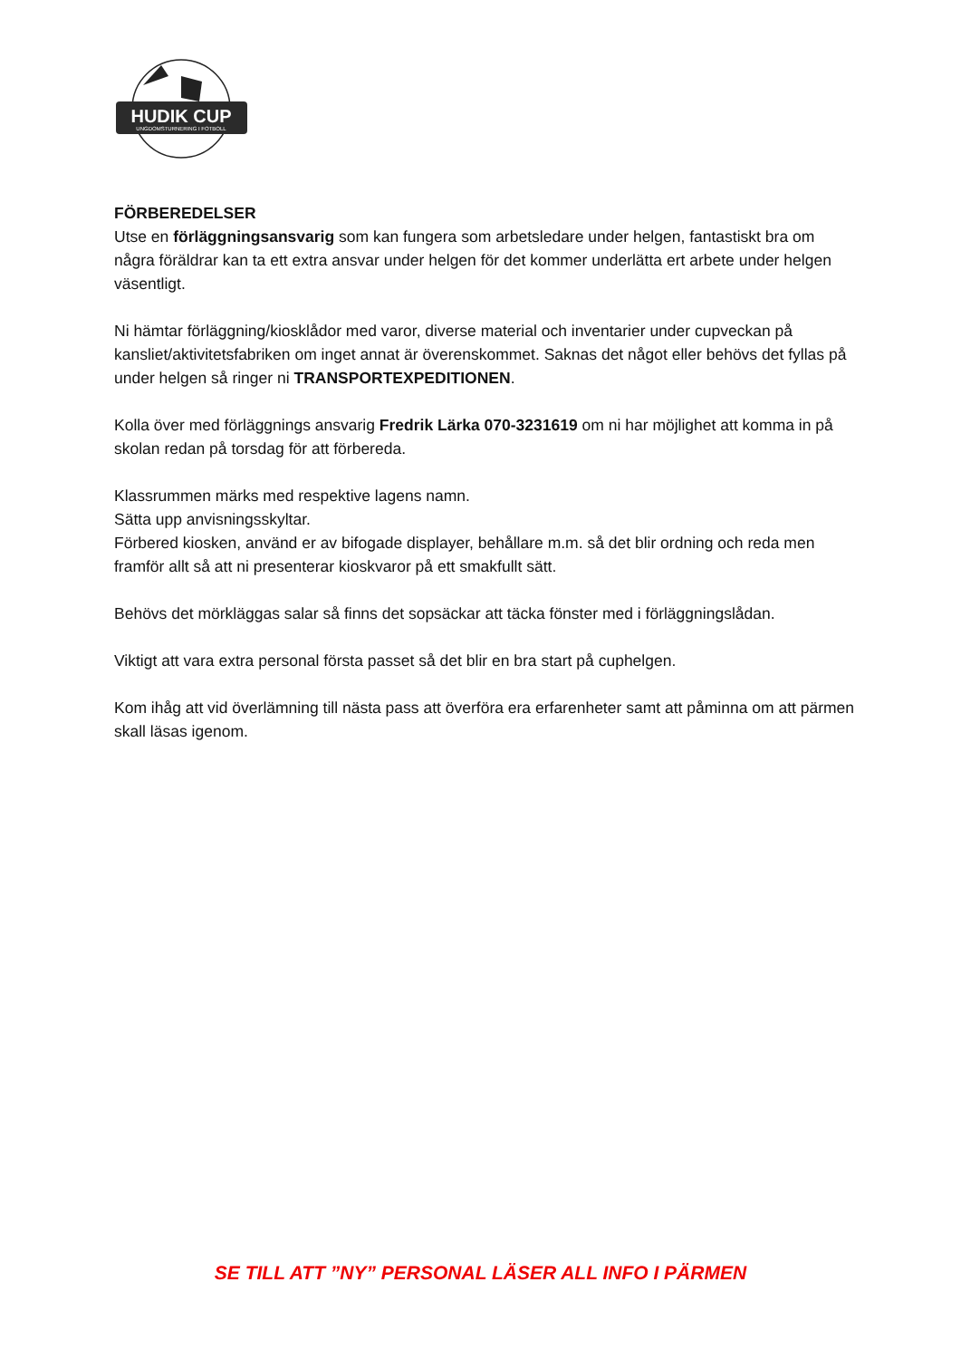HUDIK CUP
UNGDOMSTURNERING I FOTBOLL
FÖRBEREDELSER
Utse en förläggningsansvarig som kan fungera som arbetsledare under helgen, fantastiskt bra om några föräldrar kan ta ett extra ansvar under helgen för det kommer underlätta ert arbete under helgen väsentligt.
Ni hämtar förläggning/kiosklådor med varor, diverse material och inventarier under cupveckan på kansliet/aktivitetsfabriken om inget annat är överenskommet. Saknas det något eller behövs det fyllas på under helgen så ringer ni TRANSPORTEXPEDITIONEN.
Kolla över med förläggnings ansvarig Fredrik Lärka 070-3231619 om ni har möjlighet att komma in på skolan redan på torsdag för att förbereda.
Klassrummen märks med respektive lagens namn.
Sätta upp anvisningsskyltar.
Förbered kiosken, använd er av bifogade displayer, behållare m.m. så det blir ordning och reda men framför allt så att ni presenterar kioskvaror på ett smakfullt sätt.
Behövs det mörkläggas salar så finns det sopsäckar att täcka fönster med i förläggningslådan.
Viktigt att vara extra personal första passet så det blir en bra start på cuphelgen.
Kom ihåg att vid överlämning till nästa pass att överföra era erfarenheter samt att påminna om att pärmen skall läsas igenom.
SE TILL ATT ”NY” PERSONAL LÄSER ALL INFO I PÄRMEN